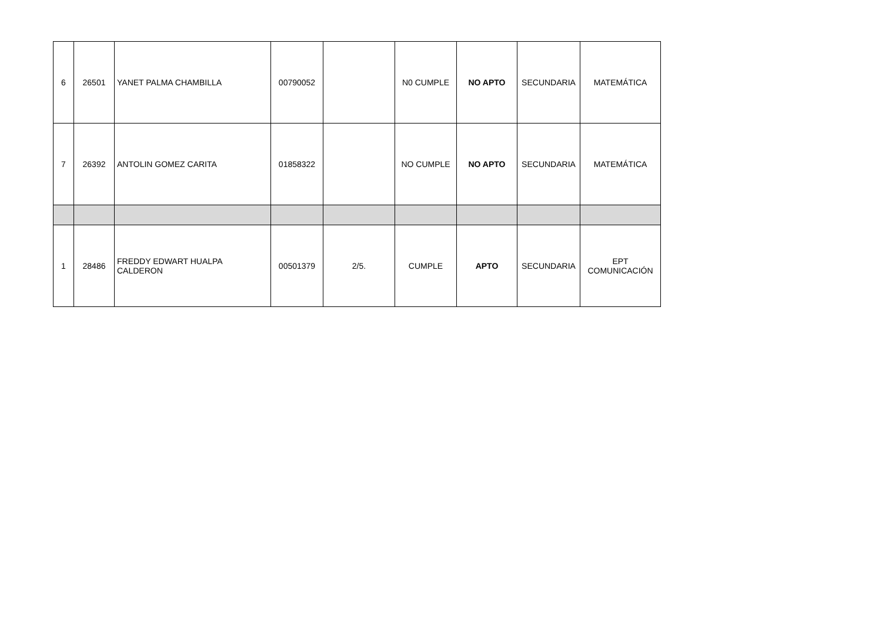| 6 | 26501 | YANET PALMA CHAMBILLA | 00790052 | | N0 CUMPLE | NO APTO | SECUNDARIA | MATEMÁTICA |
| 7 | 26392 | ANTOLIN GOMEZ CARITA | 01858322 | | NO CUMPLE | NO APTO | SECUNDARIA | MATEMÁTICA |
| 1 | 28486 | FREDDY EDWART HUALPA CALDERON | 00501379 | 2/5. | CUMPLE | APTO | SECUNDARIA | EPT COMUNICACIÓN |